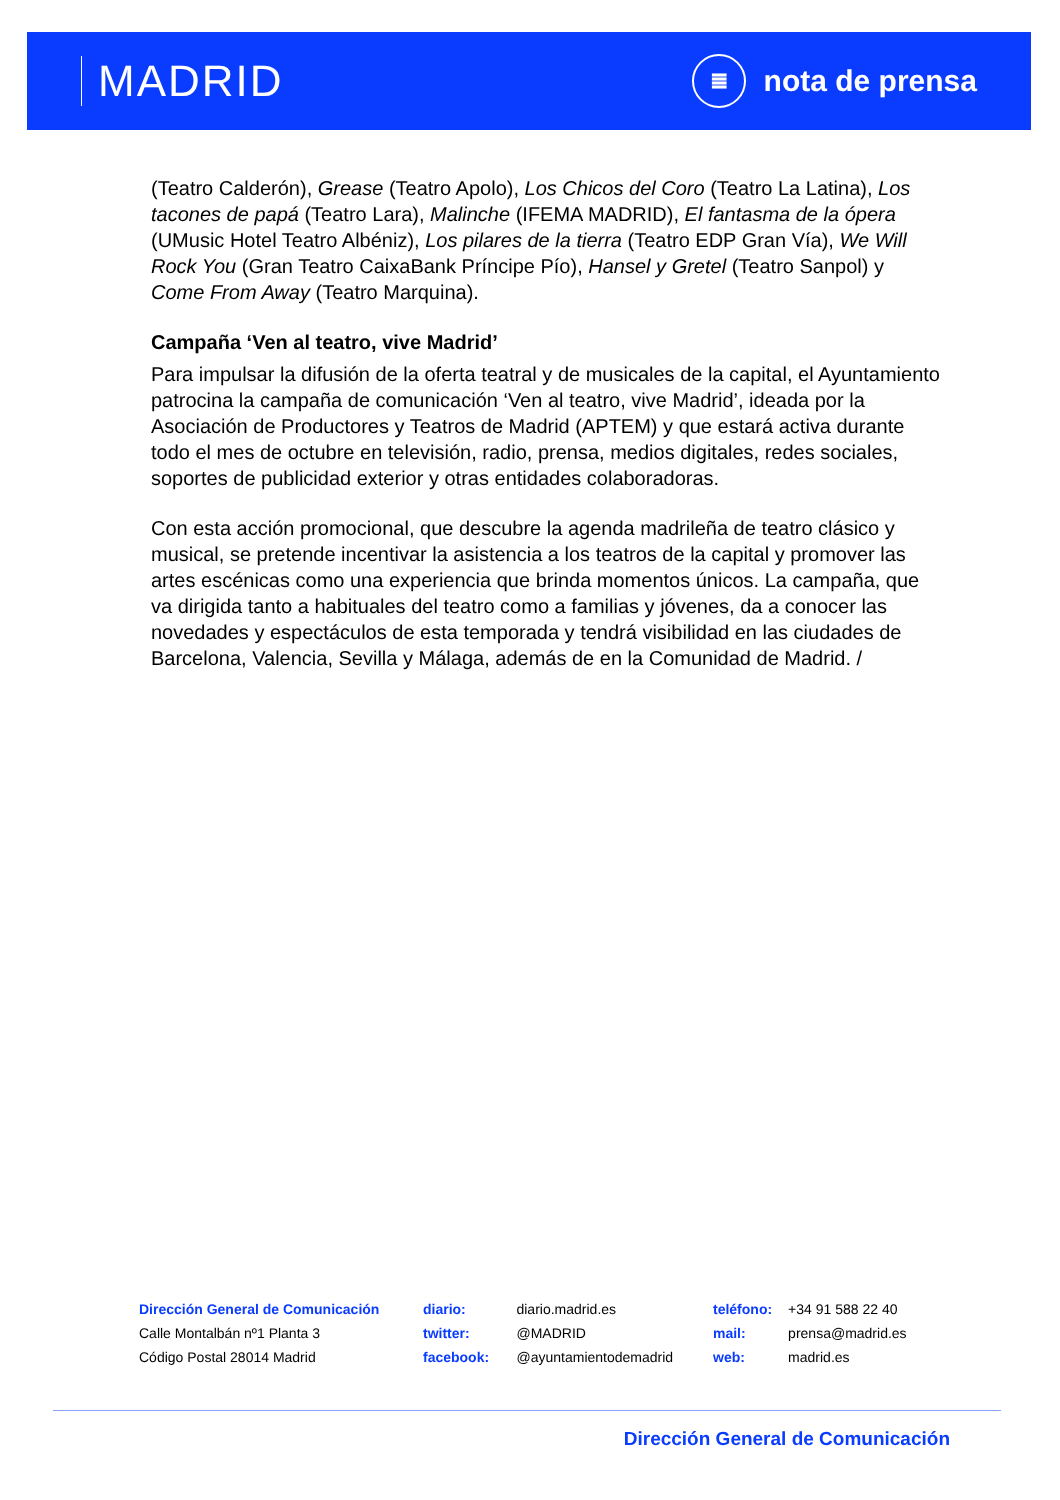MADRID
≣
nota de prensa
(Teatro Calderón), Grease (Teatro Apolo), Los Chicos del Coro (Teatro La Latina), Los tacones de papá (Teatro Lara), Malinche (IFEMA MADRID), El fantasma de la ópera (UMusic Hotel Teatro Albéniz), Los pilares de la tierra (Teatro EDP Gran Vía), We Will Rock You (Gran Teatro CaixaBank Príncipe Pío), Hansel y Gretel (Teatro Sanpol) y Come From Away (Teatro Marquina).
Campaña ‘Ven al teatro, vive Madrid’
Para impulsar la difusión de la oferta teatral y de musicales de la capital, el Ayuntamiento patrocina la campaña de comunicación ‘Ven al teatro, vive Madrid’, ideada por la Asociación de Productores y Teatros de Madrid (APTEM) y que estará activa durante todo el mes de octubre en televisión, radio, prensa, medios digitales, redes sociales, soportes de publicidad exterior y otras entidades colaboradoras.
Con esta acción promocional, que descubre la agenda madrileña de teatro clásico y musical, se pretende incentivar la asistencia a los teatros de la capital y promover las artes escénicas como una experiencia que brinda momentos únicos. La campaña, que va dirigida tanto a habituales del teatro como a familias y jóvenes, da a conocer las novedades y espectáculos de esta temporada y tendrá visibilidad en las ciudades de Barcelona, Valencia, Sevilla y Málaga, además de en la Comunidad de Madrid. /
Dirección General de Comunicación
Calle Montalbán nº1 Planta 3
Código Postal 28014 Madrid
| diario: | diario.madrid.es |
| twitter: | @MADRID |
| facebook: | @ayuntamientodemadrid |
| teléfono: | +34 91 588 22 40 |
| mail: | prensa@madrid.es |
| web: | madrid.es |
Dirección General de Comunicación